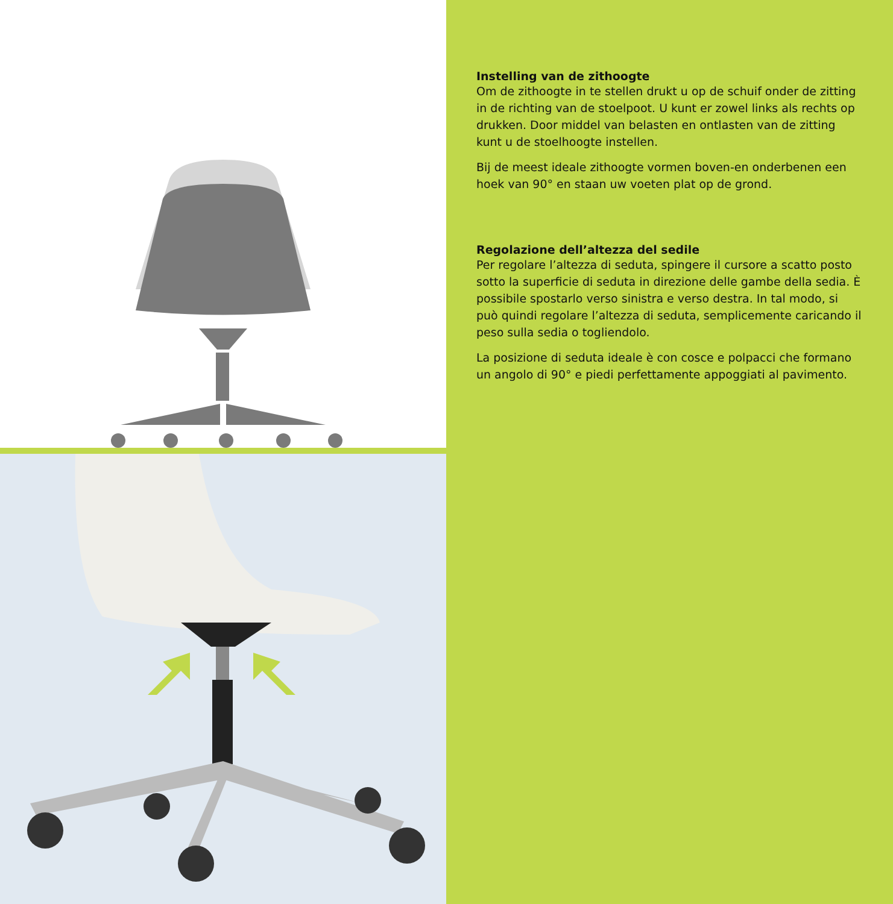Instelling van de zithoogte
Om de zithoogte in te stellen drukt u op de schuif onder de zitting in de richting van de stoelpoot. U kunt er zowel links als rechts op drukken. Door middel van belasten en ontlasten van de zitting kunt u de stoelhoogte instellen.
Bij de meest ideale zithoogte vormen boven-en onderbenen een hoek van 90° en staan uw voeten plat op de grond.
Regolazione dell’altezza del sedile
Per regolare l’altezza di seduta, spingere il cursore a scatto posto sotto la superficie di seduta in direzione delle gambe della sedia. È possibile spostarlo verso sinistra e verso destra. In tal modo, si può quindi regolare l’altezza di seduta, semplicemente caricando il peso sulla sedia o togliendolo.
La posizione di seduta ideale è con cosce e polpacci che formano un angolo di 90° e piedi perfettamente appoggiati al pavimento.